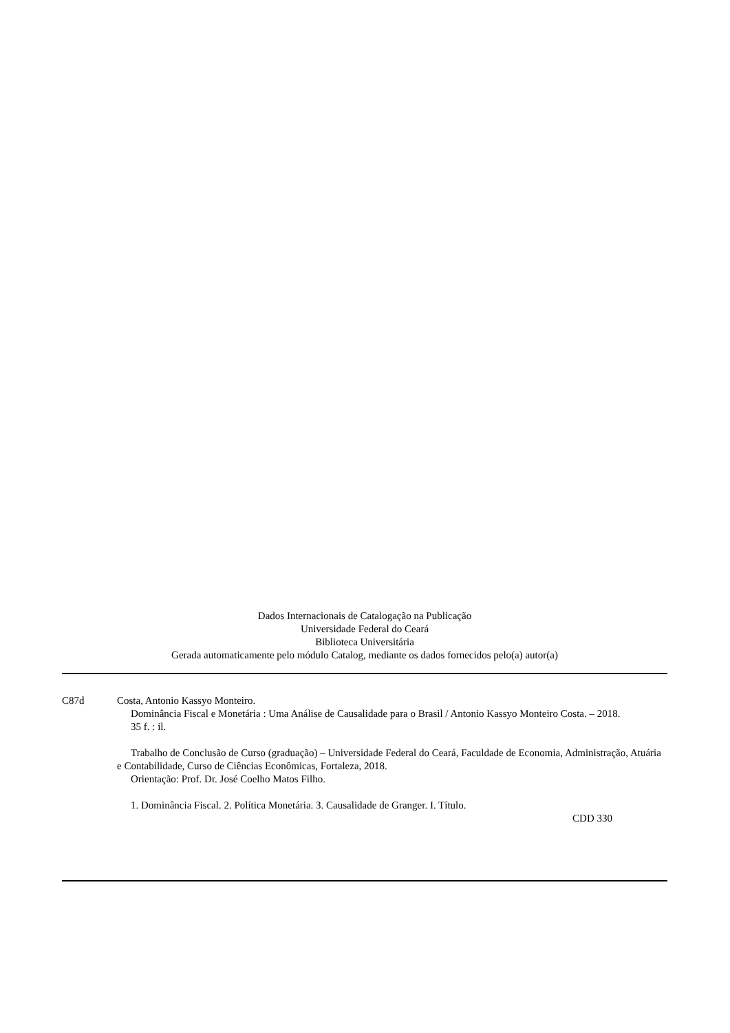Dados Internacionais de Catalogação na Publicação
Universidade Federal do Ceará
Biblioteca Universitária
Gerada automaticamente pelo módulo Catalog, mediante os dados fornecidos pelo(a) autor(a)
C87d Costa, Antonio Kassyo Monteiro.
Dominância Fiscal e Monetária : Uma Análise de Causalidade para o Brasil / Antonio Kassyo Monteiro Costa. – 2018.
35 f. : il.
Trabalho de Conclusão de Curso (graduação) – Universidade Federal do Ceará, Faculdade de Economia, Administração, Atuária e Contabilidade, Curso de Ciências Econômicas, Fortaleza, 2018.
Orientação: Prof. Dr. José Coelho Matos Filho.
1. Dominância Fiscal. 2. Política Monetária. 3. Causalidade de Granger. I. Título.
CDD 330